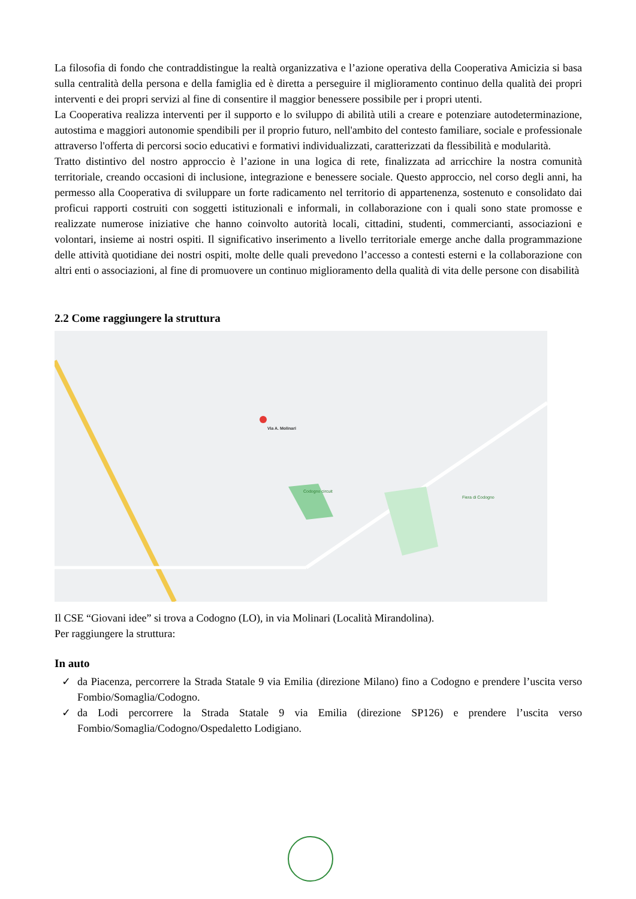La filosofia di fondo che contraddistingue la realtà organizzativa e l’azione operativa della Cooperativa Amicizia si basa sulla centralità della persona e della famiglia ed è diretta a perseguire il miglioramento continuo della qualità dei propri interventi e dei propri servizi al fine di consentire il maggior benessere possibile per i propri utenti.
La Cooperativa realizza interventi per il supporto e lo sviluppo di abilità utili a creare e potenziare autodeterminazione, autostima e maggiori autonomie spendibili per il proprio futuro, nell'ambito del contesto familiare, sociale e professionale attraverso l'offerta di percorsi socio educativi e formativi individualizzati, caratterizzati da flessibilità e modularità.
Tratto distintivo del nostro approccio è l’azione in una logica di rete, finalizzata ad arricchire la nostra comunità territoriale, creando occasioni di inclusione, integrazione e benessere sociale. Questo approccio, nel corso degli anni, ha permesso alla Cooperativa di sviluppare un forte radicamento nel territorio di appartenenza, sostenuto e consolidato dai proficui rapporti costruiti con soggetti istituzionali e informali, in collaborazione con i quali sono state promosse e realizzate numerose iniziative che hanno coinvolto autorità locali, cittadini, studenti, commercianti, associazioni e volontari, insieme ai nostri ospiti. Il significativo inserimento a livello territoriale emerge anche dalla programmazione delle attività quotidiane dei nostri ospiti, molte delle quali prevedono l’accesso a contesti esterni e la collaborazione con altri enti o associazioni, al fine di promuovere un continuo miglioramento della qualità di vita delle persone con disabilità
2.2 Come raggiungere la struttura
Via A. Molinari
Codogno circuit
Fiera di Codogno
Il CSE “Giovani idee” si trova a Codogno (LO), in via Molinari (Località Mirandolina).
Per raggiungere la struttura:
In auto
✓ da Piacenza, percorrere la Strada Statale 9 via Emilia (direzione Milano) fino a Codogno e prendere l’uscita verso Fombio/Somaglia/Codogno.
✓ da Lodi percorrere la Strada Statale 9 via Emilia (direzione SP126) e prendere l’uscita verso Fombio/Somaglia/Codogno/Ospedaletto Lodigiano.